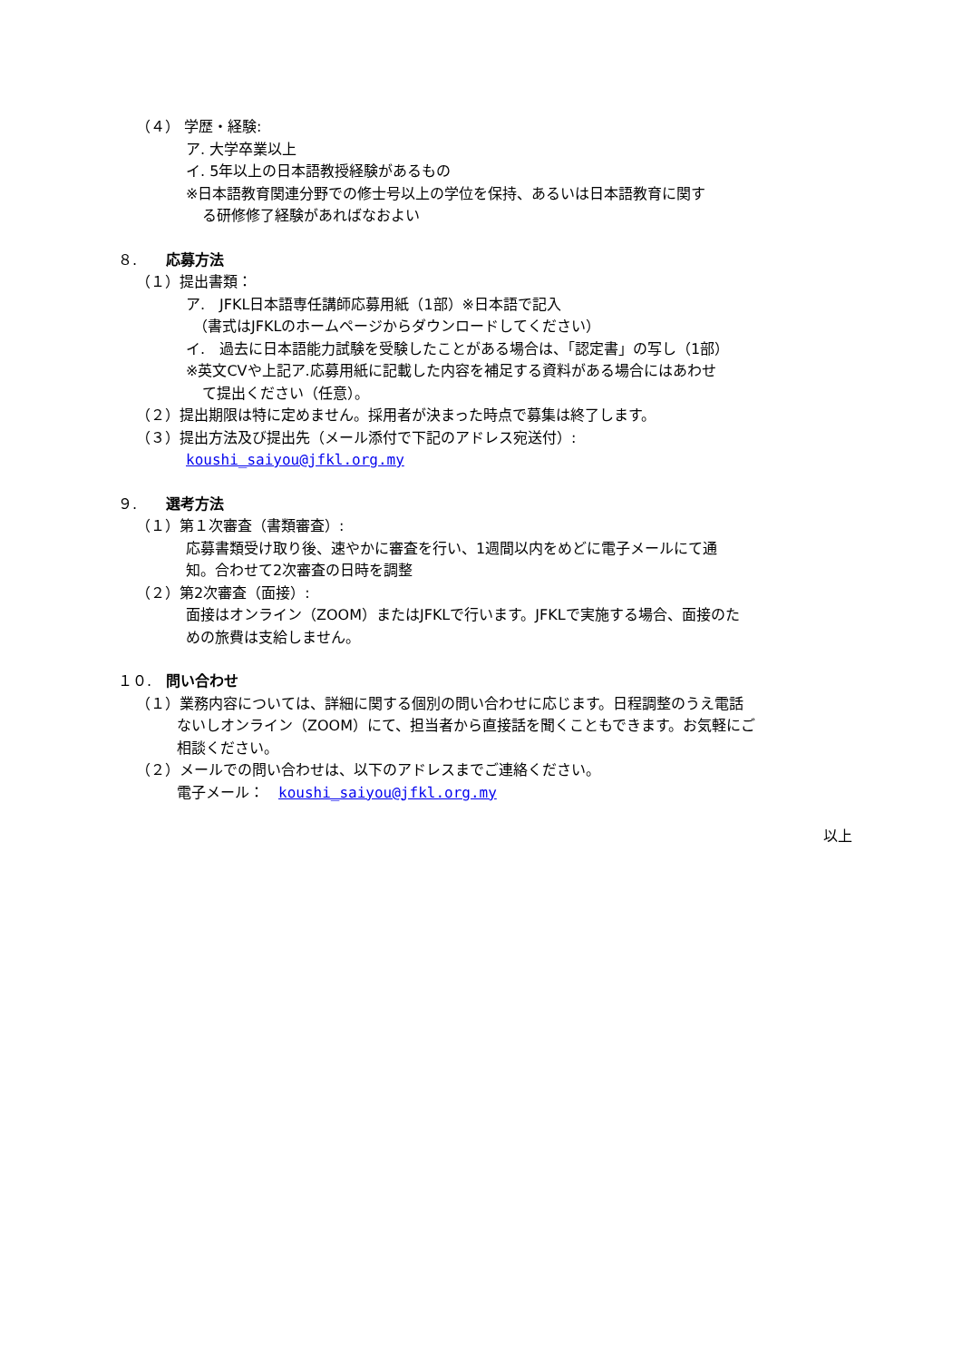（４） 学歴・経験:
ア. 大学卒業以上
イ. 5年以上の日本語教授経験があるもの
※日本語教育関連分野での修士号以上の学位を保持、あるいは日本語教育に関す
る研修修了経験があればなおよい
８.　　応募方法
（１）提出書類：
ア.　JFKL日本語専任講師応募用紙（1部）※日本語で記入
　（書式はJFKLのホームページからダウンロードしてください）
イ.　過去に日本語能力試験を受験したことがある場合は、「認定書」の写し（1部）
※英文CVや上記ア.応募用紙に記載した内容を補足する資料がある場合にはあわせ
て提出ください（任意）。
（２）提出期限は特に定めません。採用者が決まった時点で募集は終了します。
（３）提出方法及び提出先（メール添付で下記のアドレス宛送付）:
koushi_saiyou@jfkl.org.my
９.　　選考方法
（１）第１次審査（書類審査）:
応募書類受け取り後、速やかに審査を行い、1週間以内をめどに電子メールにて通
知。合わせて2次審査の日時を調整
（２）第2次審査（面接）:
面接はオンライン（ZOOM）またはJFKLで行います。JFKLで実施する場合、面接のた
めの旅費は支給しません。
１０.　問い合わせ
（１）業務内容については、詳細に関する個別の問い合わせに応じます。日程調整のうえ電話
ないしオンライン（ZOOM）にて、担当者から直接話を聞くこともできます。お気軽にご
相談ください。
（２）メールでの問い合わせは、以下のアドレスまでご連絡ください。
電子メール：　koushi_saiyou@jfkl.org.my
以上